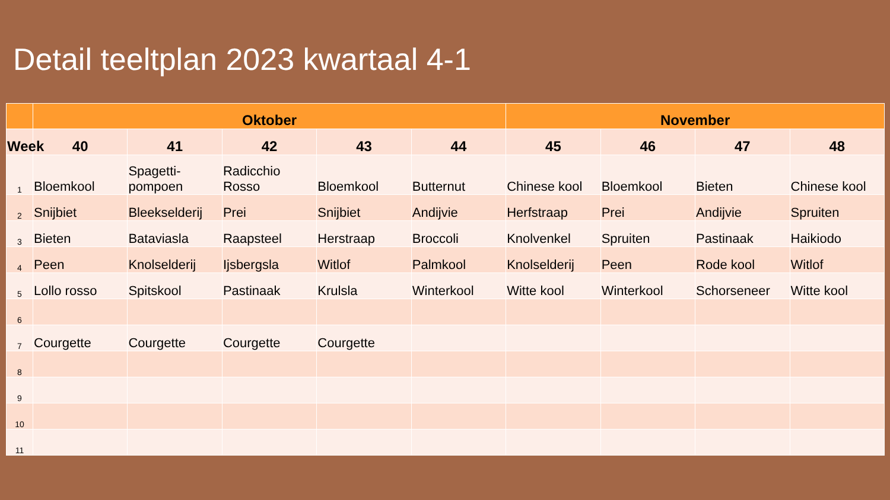Detail teeltplan 2023 kwartaal 4-1
| | Oktober | | | | | November | | | |
| --- | --- | --- | --- | --- | --- | --- | --- | --- | --- |
| Week | 40 | 41 | 42 | 43 | 44 | 45 | 46 | 47 | 48 |
| 1 | Bloemkool | Spagetti-pompoen | Radicchio Rosso | Bloemkool | Butternut | Chinese kool | Bloemkool | Bieten | Chinese kool |
| 2 | Snijbiet | Bleekselderij | Prei | Snijbiet | Andijvie | Herfstraap | Prei | Andijvie | Spruiten |
| 3 | Bieten | Bataviasla | Raapsteel | Herstraap | Broccoli | Knolvenkel | Spruiten | Pastinaak | Haikiodo |
| 4 | Peen | Knolselderij | Ijsbergsla | Witlof | Palmkool | Knolselderij | Peen | Rode kool | Witlof |
| 5 | Lollo rosso | Spitskool | Pastinaak | Krulsla | Winterkool | Witte kool | Winterkool | Schorseneer | Witte kool |
| 6 | | | | | | | | | |
| 7 | Courgette | Courgette | Courgette | Courgette | | | | | |
| 8 | | | | | | | | | |
| 9 | | | | | | | | | |
| 10 | | | | | | | | | |
| 11 | | | | | | | | | |